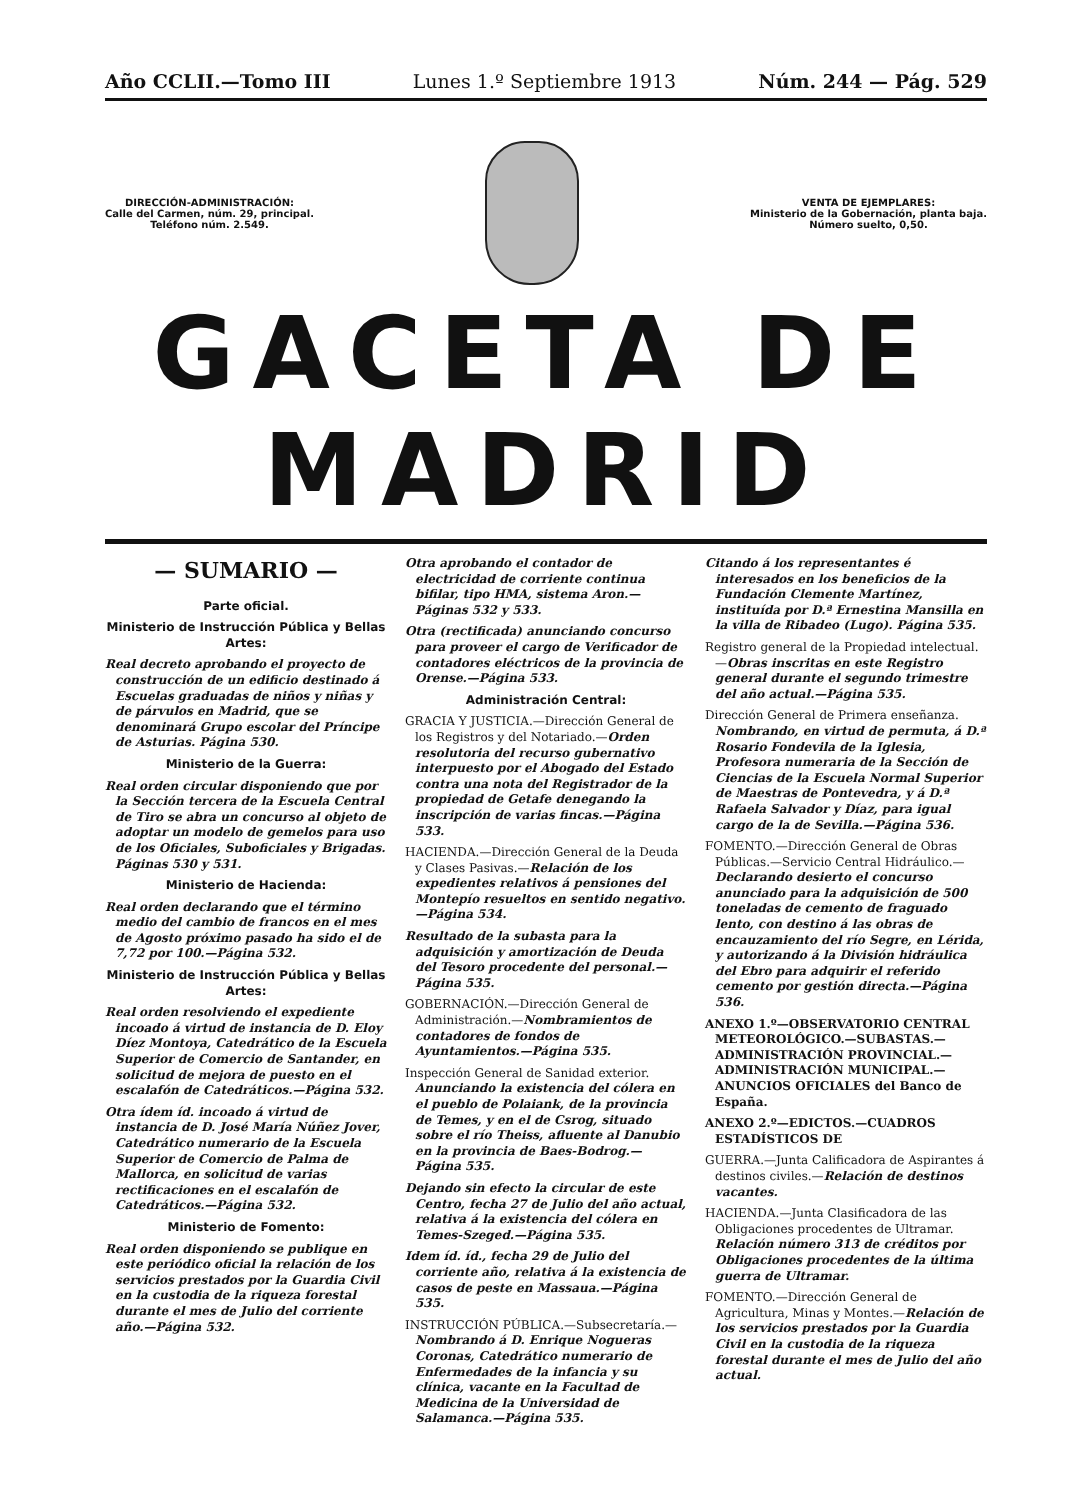Año CCLII.—Tomo III Lunes 1.º Septiembre 1913 Núm. 244 — Pág. 529
DIRECCIÓN-ADMINISTRACIÓN:
Calle del Carmen, núm. 29, principal.
Teléfono núm. 2.549.
VENTA DE EJEMPLARES:
Ministerio de la Gobernación, planta baja.
Número suelto, 0,50.
GACETA DE MADRID
— SUMARIO —
Parte oficial.
Ministerio de Instrucción Pública y Bellas Artes:
Real decreto aprobando el proyecto de construcción de un edificio destinado á Escuelas graduadas de niños y niñas y de párvulos en Madrid, que se denominará Grupo escolar del Príncipe de Asturias. Página 530.
Ministerio de la Guerra:
Real orden circular disponiendo que por la Sección tercera de la Escuela Central de Tiro se abra un concurso al objeto de adoptar un modelo de gemelos para uso de los Oficiales, Suboficiales y Brigadas. Páginas 530 y 531.
Ministerio de Hacienda:
Real orden declarando que el término medio del cambio de francos en el mes de Agosto próximo pasado ha sido el de 7,72 por 100.—Página 532.
Ministerio de Instrucción Pública y Bellas Artes:
Real orden resolviendo el expediente incoado á virtud de instancia de D. Eloy Díez Montoya, Catedrático de la Escuela Superior de Comercio de Santander, en solicitud de mejora de puesto en el escalafón de Catedráticos.—Página 532.
Otra ídem íd. incoado á virtud de instancia de D. José María Núñez Jover, Catedrático numerario de la Escuela Superior de Comercio de Palma de Mallorca, en solicitud de varias rectificaciones en el escalafón de Catedráticos.—Página 532.
Ministerio de Fomento:
Real orden disponiendo se publique en este periódico oficial la relación de los servicios prestados por la Guardia Civil en la custodia de la riqueza forestal durante el mes de Julio del corriente año.—Página 532.
Otra aprobando el contador de electricidad de corriente continua bifilar, tipo HMA, sistema Aron.—Páginas 532 y 533.
Otra (rectificada) anunciando concurso para proveer el cargo de Verificador de contadores eléctricos de la provincia de Orense.—Página 533.
Administración Central:
GRACIA Y JUSTICIA.—Dirección General de los Registros y del Notariado.—Orden resolutoria del recurso gubernativo interpuesto por el Abogado del Estado contra una nota del Registrador de la propiedad de Getafe denegando la inscripción de varias fincas.—Página 533.
HACIENDA.—Dirección General de la Deuda y Clases Pasivas.—Relación de los expedientes relativos á pensiones del Montepío resueltos en sentido negativo.—Página 534.
Resultado de la subasta para la adquisición y amortización de Deuda del Tesoro procedente del personal.—Página 535.
GOBERNACIÓN.—Dirección General de Administración.—Nombramientos de contadores de fondos de Ayuntamientos.—Página 535.
Inspección General de Sanidad exterior. Anunciando la existencia del cólera en el pueblo de Polaiank, de la provincia de Temes, y en el de Csrog, situado sobre el río Theiss, afluente al Danubio en la provincia de Baes-Bodrog.—Página 535.
Dejando sin efecto la circular de este Centro, fecha 27 de Julio del año actual, relativa á la existencia del cólera en Temes-Szeged.—Página 535.
Idem íd. íd., fecha 29 de Julio del corriente año, relativa á la existencia de casos de peste en Massaua.—Página 535.
INSTRUCCIÓN PÚBLICA.—Subsecretaría.—Nombrando á D. Enrique Nogueras Coronas, Catedrático numerario de Enfermedades de la infancia y su clínica, vacante en la Facultad de Medicina de la Universidad de Salamanca.—Página 535.
Citando á los representantes é interesados en los beneficios de la Fundación Clemente Martínez, instituída por D.ª Ernestina Mansilla en la villa de Ribadeo (Lugo). Página 535.
Registro general de la Propiedad intelectual.—Obras inscritas en este Registro general durante el segundo trimestre del año actual.—Página 535.
Dirección General de Primera enseñanza. Nombrando, en virtud de permuta, á D.ª Rosario Fondevila de la Iglesia, Profesora numeraria de la Sección de Ciencias de la Escuela Normal Superior de Maestras de Pontevedra, y á D.ª Rafaela Salvador y Díaz, para igual cargo de la de Sevilla.—Página 536.
FOMENTO.—Dirección General de Obras Públicas.—Servicio Central Hidráulico.—Declarando desierto el concurso anunciado para la adquisición de 500 toneladas de cemento de fraguado lento, con destino á las obras de encauzamiento del río Segre, en Lérida, y autorizando á la División hidráulica del Ebro para adquirir el referido cemento por gestión directa.—Página 536.
ANEXO 1.º—OBSERVATORIO CENTRAL METEOROLÓGICO.—SUBASTAS.—ADMINISTRACIÓN PROVINCIAL.—ADMINISTRACIÓN MUNICIPAL.—ANUNCIOS OFICIALES del Banco de España.
ANEXO 2.º—EDICTOS.—CUADROS ESTADÍSTICOS DE
GUERRA.—Junta Calificadora de Aspirantes á destinos civiles.—Relación de destinos vacantes.
HACIENDA.—Junta Clasificadora de las Obligaciones procedentes de Ultramar. Relación número 313 de créditos por Obligaciones procedentes de la última guerra de Ultramar.
FOMENTO.—Dirección General de Agricultura, Minas y Montes.—Relación de los servicios prestados por la Guardia Civil en la custodia de la riqueza forestal durante el mes de Julio del año actual.